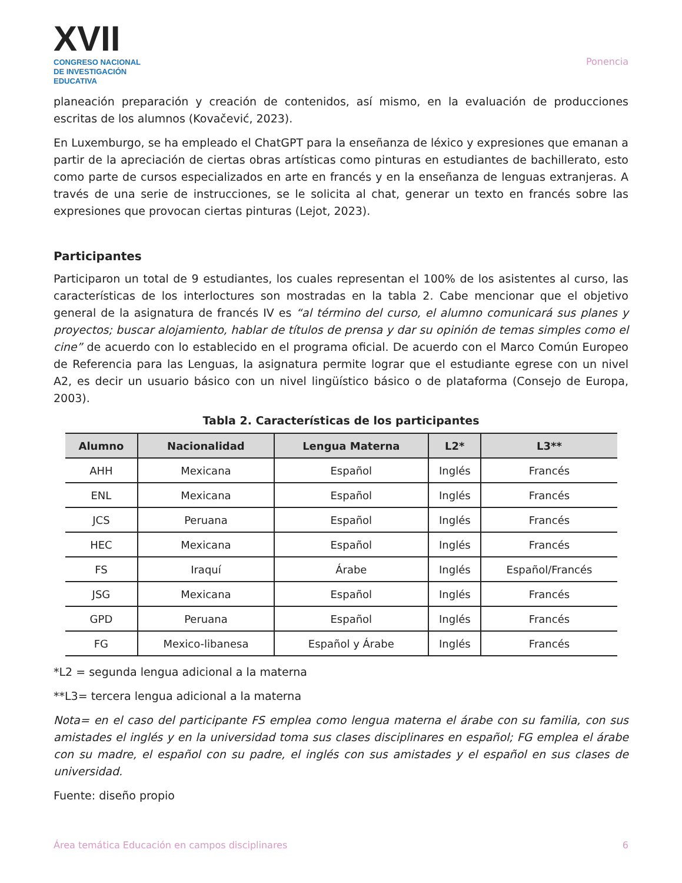XVII
CONGRESO NACIONAL DE INVESTIGACIÓN EDUCATIVA
Ponencia
planeación preparación y creación de contenidos, así mismo, en la evaluación de producciones escritas de los alumnos (Kovačević, 2023).
En Luxemburgo, se ha empleado el ChatGPT para la enseñanza de léxico y expresiones que emanan a partir de la apreciación de ciertas obras artísticas como pinturas en estudiantes de bachillerato, esto como parte de cursos especializados en arte en francés y en la enseñanza de lenguas extranjeras. A través de una serie de instrucciones, se le solicita al chat, generar un texto en francés sobre las expresiones que provocan ciertas pinturas (Lejot, 2023).
Participantes
Participaron un total de 9 estudiantes, los cuales representan el 100% de los asistentes al curso, las características de los interloctures son mostradas en la tabla 2. Cabe mencionar que el objetivo general de la asignatura de francés IV es “al término del curso, el alumno comunicará sus planes y proyectos; buscar alojamiento, hablar de títulos de prensa y dar su opinión de temas simples como el cine” de acuerdo con lo establecido en el programa oficial. De acuerdo con el Marco Común Europeo de Referencia para las Lenguas, la asignatura permite lograr que el estudiante egrese con un nivel A2, es decir un usuario básico con un nivel lingüístico básico o de plataforma (Consejo de Europa, 2003).
Tabla 2. Características de los participantes
| Alumno | Nacionalidad | Lengua Materna | L2* | L3** |
| --- | --- | --- | --- | --- |
| AHH | Mexicana | Español | Inglés | Francés |
| ENL | Mexicana | Español | Inglés | Francés |
| JCS | Peruana | Español | Inglés | Francés |
| HEC | Mexicana | Español | Inglés | Francés |
| FS | Iraquí | Árabe | Inglés | Español/Francés |
| JSG | Mexicana | Español | Inglés | Francés |
| GPD | Peruana | Español | Inglés | Francés |
| FG | Mexico-libanesa | Español y Árabe | Inglés | Francés |
*L2 = segunda lengua adicional a la materna
**L3= tercera lengua adicional a la materna
Nota= en el caso del participante FS emplea como lengua materna el árabe con su familia, con sus amistades el inglés y en la universidad toma sus clases disciplinares en español; FG emplea el árabe con su madre, el español con su padre, el inglés con sus amistades y el español en sus clases de universidad.
Fuente: diseño propio
Área temática Educación en campos disciplinares 6